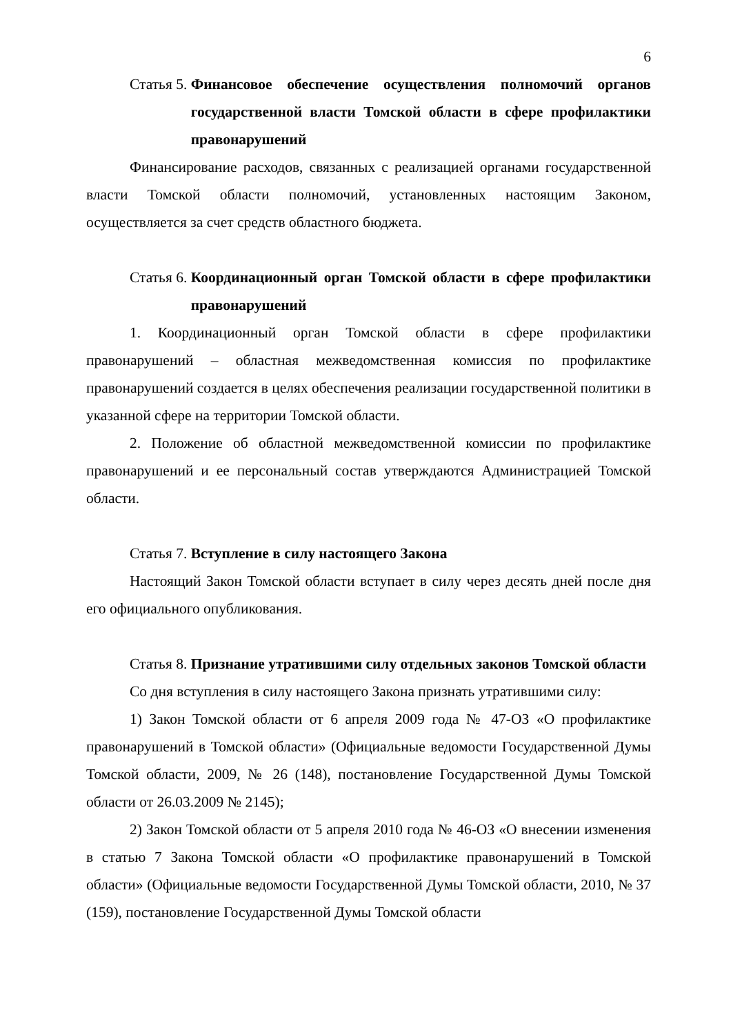6
Статья 5. Финансовое обеспечение осуществления полномочий органов государственной власти Томской области в сфере профилактики правонарушений
Финансирование расходов, связанных с реализацией органами государственной власти Томской области полномочий, установленных настоящим Законом, осуществляется за счет средств областного бюджета.
Статья 6. Координационный орган Томской области в сфере профилактики правонарушений
1. Координационный орган Томской области в сфере профилактики правонарушений – областная межведомственная комиссия по профилактике правонарушений создается в целях обеспечения реализации государственной политики в указанной сфере на территории Томской области.
2. Положение об областной межведомственной комиссии по профилактике правонарушений и ее персональный состав утверждаются Администрацией Томской области.
Статья 7. Вступление в силу настоящего Закона
Настоящий Закон Томской области вступает в силу через десять дней после дня его официального опубликования.
Статья 8. Признание утратившими силу отдельных законов Томской области
Со дня вступления в силу настоящего Закона признать утратившими силу:
1) Закон Томской области от 6 апреля 2009 года № 47-ОЗ «О профилактике правонарушений в Томской области» (Официальные ведомости Государственной Думы Томской области, 2009, № 26 (148), постановление Государственной Думы Томской области от 26.03.2009 № 2145);
2) Закон Томской области от 5 апреля 2010 года № 46-ОЗ «О внесении изменения в статью 7 Закона Томской области «О профилактике правонарушений в Томской области» (Официальные ведомости Государственной Думы Томской области, 2010, № 37 (159), постановление Государственной Думы Томской области